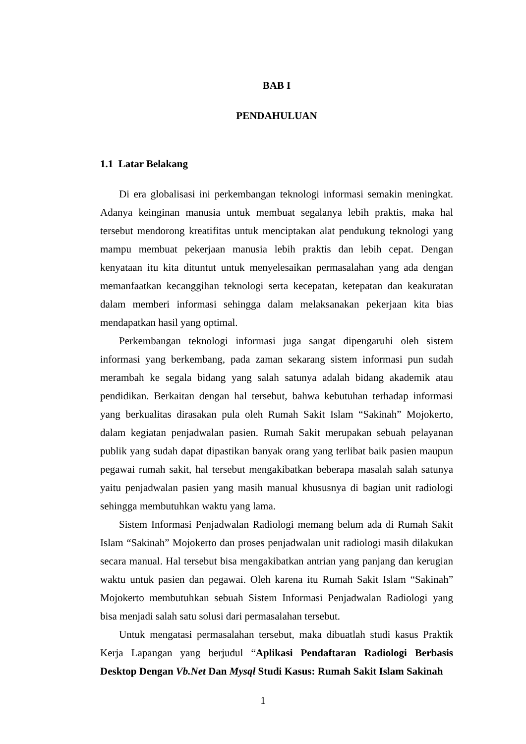BAB I
PENDAHULUAN
1.1 Latar Belakang
Di era globalisasi ini perkembangan teknologi informasi semakin meningkat. Adanya keinginan manusia untuk membuat segalanya lebih praktis, maka hal tersebut mendorong kreatifitas untuk menciptakan alat pendukung teknologi yang mampu membuat pekerjaan manusia lebih praktis dan lebih cepat. Dengan kenyataan itu kita dituntut untuk menyelesaikan permasalahan yang ada dengan memanfaatkan kecanggihan teknologi serta kecepatan, ketepatan dan keakuratan dalam memberi informasi sehingga dalam melaksanakan pekerjaan kita bias mendapatkan hasil yang optimal.
Perkembangan teknologi informasi juga sangat dipengaruhi oleh sistem informasi yang berkembang, pada zaman sekarang sistem informasi pun sudah merambah ke segala bidang yang salah satunya adalah bidang akademik atau pendidikan. Berkaitan dengan hal tersebut, bahwa kebutuhan terhadap informasi yang berkualitas dirasakan pula oleh Rumah Sakit Islam “Sakinah” Mojokerto, dalam kegiatan penjadwalan pasien. Rumah Sakit merupakan sebuah pelayanan publik yang sudah dapat dipastikan banyak orang yang terlibat baik pasien maupun pegawai rumah sakit, hal tersebut mengakibatkan beberapa masalah salah satunya yaitu penjadwalan pasien yang masih manual khususnya di bagian unit radiologi sehingga membutuhkan waktu yang lama.
Sistem Informasi Penjadwalan Radiologi memang belum ada di Rumah Sakit Islam “Sakinah” Mojokerto dan proses penjadwalan unit radiologi masih dilakukan secara manual. Hal tersebut bisa mengakibatkan antrian yang panjang dan kerugian waktu untuk pasien dan pegawai. Oleh karena itu Rumah Sakit Islam “Sakinah” Mojokerto membutuhkan sebuah Sistem Informasi Penjadwalan Radiologi yang bisa menjadi salah satu solusi dari permasalahan tersebut.
Untuk mengatasi permasalahan tersebut, maka dibuatlah studi kasus Praktik Kerja Lapangan yang berjudul “Aplikasi Pendaftaran Radiologi Berbasis Desktop Dengan Vb.Net Dan Mysql Studi Kasus: Rumah Sakit Islam Sakinah
1